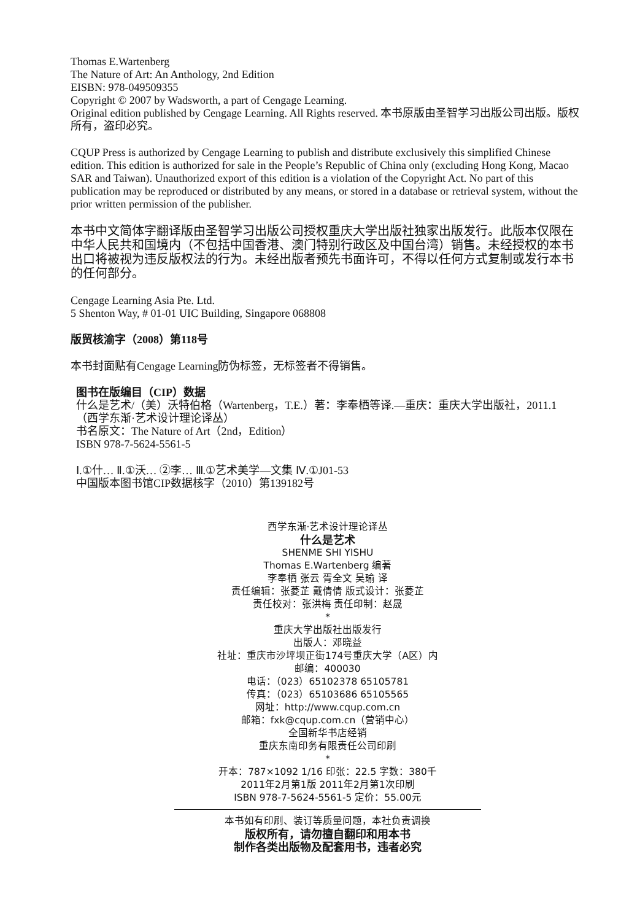Thomas E.Wartenberg
The Nature of Art: An Anthology, 2nd Edition
EISBN: 978-049509355
Copyright © 2007 by Wadsworth, a part of Cengage Learning.
Original edition published by Cengage Learning. All Rights reserved. 本书原版由圣智学习出版公司出版。版权所有，盗印必究。
CQUP Press is authorized by Cengage Learning to publish and distribute exclusively this simplified Chinese edition. This edition is authorized for sale in the People’s Republic of China only (excluding Hong Kong, Macao SAR and Taiwan). Unauthorized export of this edition is a violation of the Copyright Act. No part of this publication may be reproduced or distributed by any means, or stored in a database or retrieval system, without the prior written permission of the publisher.
本书中文简体字翻译版由圣智学习出版公司授权重庆大学出版社独家出版发行。此版本仅限在中华人民共和国境内（不包括中国香港、澳门特别行政区及中国台湾）销售。未经授权的本书出口将被视为违反版权法的行为。未经出版者预先书面许可，不得以任何方式复制或发行本书的任何部分。
Cengage Learning Asia Pte. Ltd.
5 Shenton Way, # 01-01 UIC Building, Singapore 068808
版贸核渝字（2008）第118号
本书封面贴有Cengage Learning防伪标签，无标签者不得销售。
图书在版编目（CIP）数据
什么是艺术/（美）沃特伯格（Wartenberg，T.E.）著：李奉栖等译.—重庆：重庆大学出版社，2011.1
（西学东渐·艺术设计理论译丛）
书名原文：The Nature of Art（2nd，Edition）
ISBN 978-7-5624-5561-5
Ⅰ.①什… Ⅱ.①沃… ②李… Ⅲ.①艺术美学—文集 Ⅳ.①J01-53
中国版本图书馆CIP数据核字（2010）第139182号
西学东渐·艺术设计理论译丛
什么是艺术
SHENME SHI YISHU
Thomas E.Wartenberg 编著
李奉栖 张云 胥全文 吴瑜 译
责任编辑：张菱芷 戴倩倩 版式设计：张菱芷
责任校对：张洪梅 责任印制：赵晟
*
重庆大学出版社出版发行
出版人：邓晓益
社址：重庆市沙坪坝正街174号重庆大学（A区）内
邮编：400030
电话：（023）65102378 65105781
传真：（023）65103686 65105565
网址：http://www.cqup.com.cn
邮箱：fxk@cqup.com.cn（营销中心）
全国新华书店经销
重庆东南印务有限责任公司印刷
*
开本：787×1092 1/16 印张：22.5 字数：380千
2011年2月第1版 2011年2月第1次印刷
ISBN 978-7-5624-5561-5 定价：55.00元
本书如有印刷、装订等质量问题，本社负责调换
版权所有，请勿擅自翻印和用本书
制作各类出版物及配套用书，违者必究